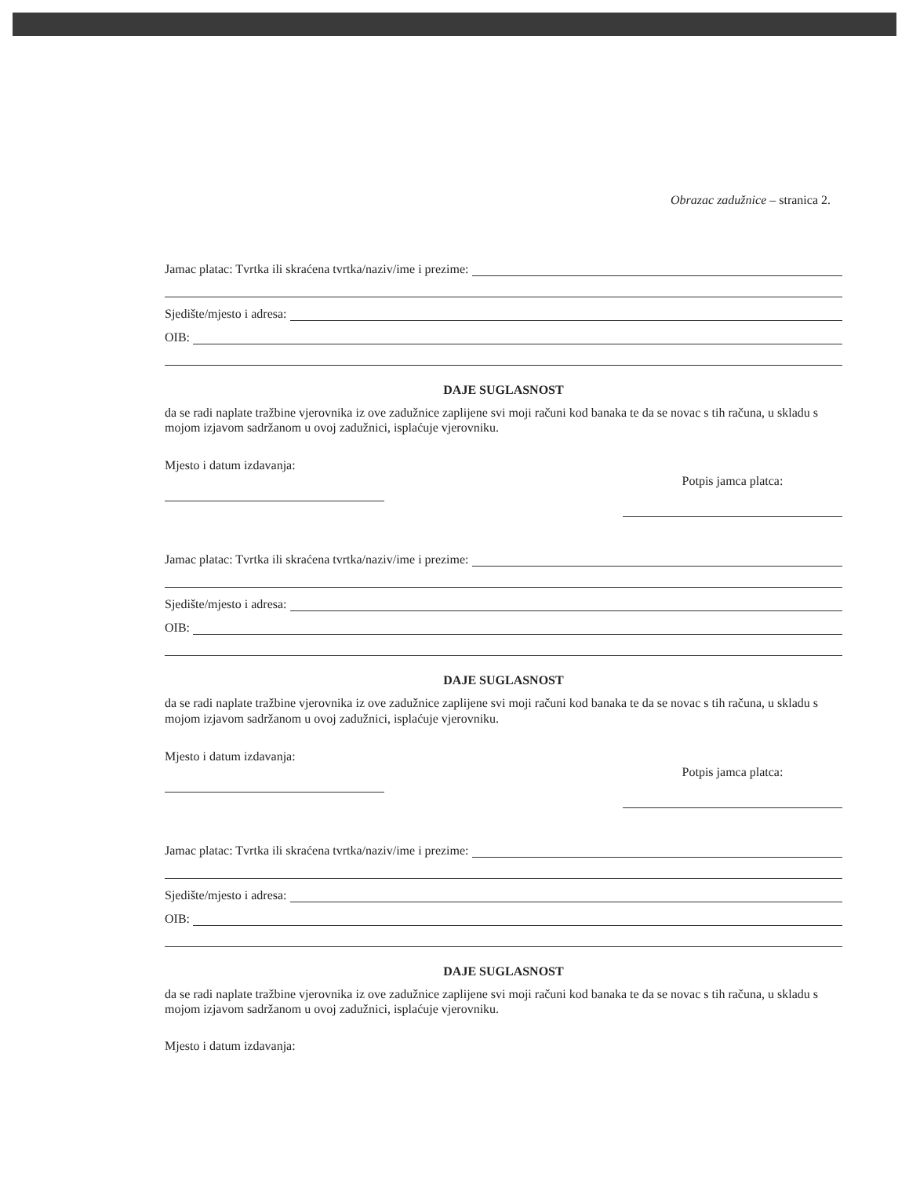Obrazac zadužnice – stranica 2.
Jamac platac: Tvrtka ili skraćena tvrtka/naziv/ime i prezime:
Sjedište/mjesto i adresa:
OIB:
DAJE SUGLASNOST
da se radi naplate tražbine vjerovnika iz ove zadužnice zaplijene svi moji računi kod banaka te da se novac s tih računa, u skladu s mojom izjavom sadržanom u ovoj zadužnici, isplaćuje vjerovniku.
Mjesto i datum izdavanja:
Potpis jamca platca:
Jamac platac: Tvrtka ili skraćena tvrtka/naziv/ime i prezime:
Sjedište/mjesto i adresa:
OIB:
DAJE SUGLASNOST
da se radi naplate tražbine vjerovnika iz ove zadužnice zaplijene svi moji računi kod banaka te da se novac s tih računa, u skladu s mojom izjavom sadržanom u ovoj zadužnici, isplaćuje vjerovniku.
Mjesto i datum izdavanja:
Potpis jamca platca:
Jamac platac: Tvrtka ili skraćena tvrtka/naziv/ime i prezime:
Sjedište/mjesto i adresa:
OIB:
DAJE SUGLASNOST
da se radi naplate tražbine vjerovnika iz ove zadužnice zaplijene svi moji računi kod banaka te da se novac s tih računa, u skladu s mojom izjavom sadržanom u ovoj zadužnici, isplaćuje vjerovniku.
Mjesto i datum izdavanja: